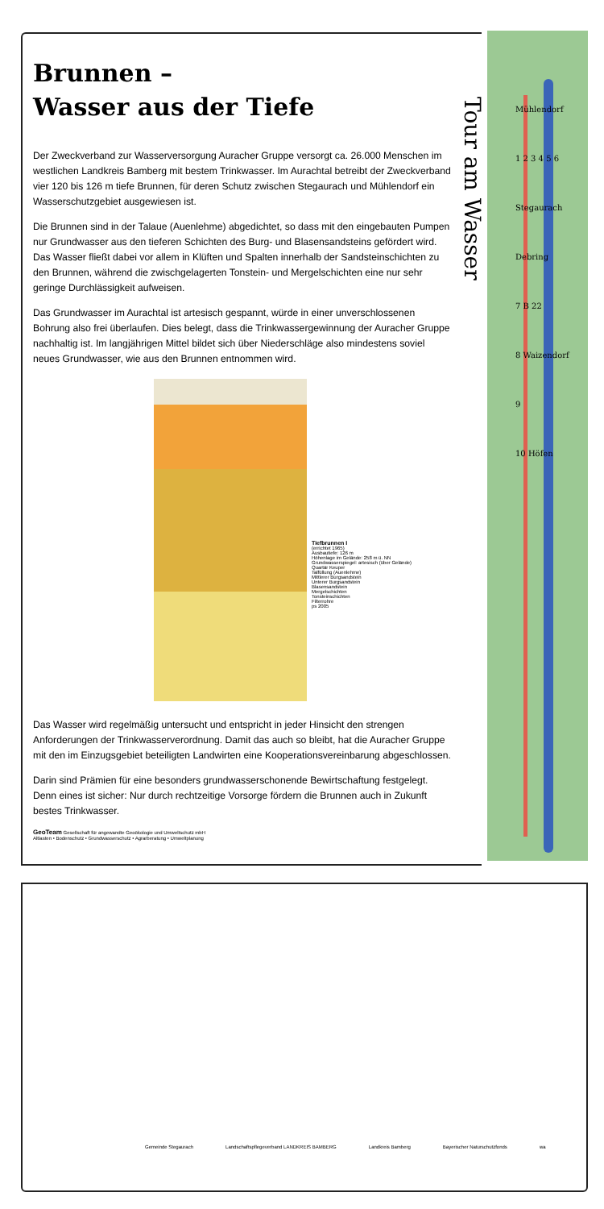Tour am Wasser
Mühlendorf
1 2 3 4 5 6
Stegaurach
Debring
7 B 22
8 Waizendorf
9
10 Höfen
Brunnen –
Wasser aus der Tiefe
Der Zweckverband zur Wasserversorgung Auracher Gruppe versorgt ca. 26.000 Menschen im westlichen Landkreis Bamberg mit bestem Trinkwasser. Im Aurachtal betreibt der Zweckverband vier 120 bis 126 m tiefe Brunnen, für deren Schutz zwischen Stegaurach und Mühlendorf ein Wasserschutzgebiet ausgewiesen ist.
Die Brunnen sind in der Talaue (Auenlehme) abgedichtet, so dass mit den eingebauten Pumpen nur Grundwasser aus den tieferen Schichten des Burg- und Blasensandsteins gefördert wird. Das Wasser fließt dabei vor allem in Klüften und Spalten innerhalb der Sandsteinschichten zu den Brunnen, während die zwischgelagerten Tonstein- und Mergelschichten eine nur sehr geringe Durchlässigkeit aufweisen.
Das Grundwasser im Aurachtal ist artesisch gespannt, würde in einer unverschlossenen Bohrung also frei überlaufen. Dies belegt, dass die Trinkwassergewinnung der Auracher Gruppe nachhaltig ist. Im langjährigen Mittel bildet sich über Niederschläge also mindestens soviel neues Grundwasser, wie aus den Brunnen entnommen wird.
Tiefbrunnen I
(errichtet 1965)
Ausbautiefe: 126 m
Höhenlage im Gelände: 258 m ü. NN
Grundwasserspiegel: artesisch (über Gelände)
Quartär Keuper
Talfüllung (Auenlehme)
Mittlerer Burgsandstein
Unterer Burgsandstein
Blasensandstein
Mergelschichten
Tonsteinschichten
Filterrohre
ps 2005
Das Wasser wird regelmäßig untersucht und entspricht in jeder Hinsicht den strengen Anforderungen der Trinkwasserverordnung. Damit das auch so bleibt, hat die Auracher Gruppe mit den im Einzugsgebiet beteiligten Landwirten eine Kooperationsvereinbarung abgeschlossen.
Darin sind Prämien für eine besonders grundwasserschonende Bewirtschaftung festgelegt. Denn eines ist sicher: Nur durch rechtzeitige Vorsorge fördern die Brunnen auch in Zukunft bestes Trinkwasser.
GeoTeam Gesellschaft für angewandte Geoökologie und Umweltschutz mbH
Altlasten • Bodenschutz • Grundwasserschutz • Agrarberatung • Umweltplanung
Gemeinde Stegaurach Landschaftspflegeverband LANDKREIS BAMBERG Landkreis Bamberg Bayerischer Naturschutzfonds wa